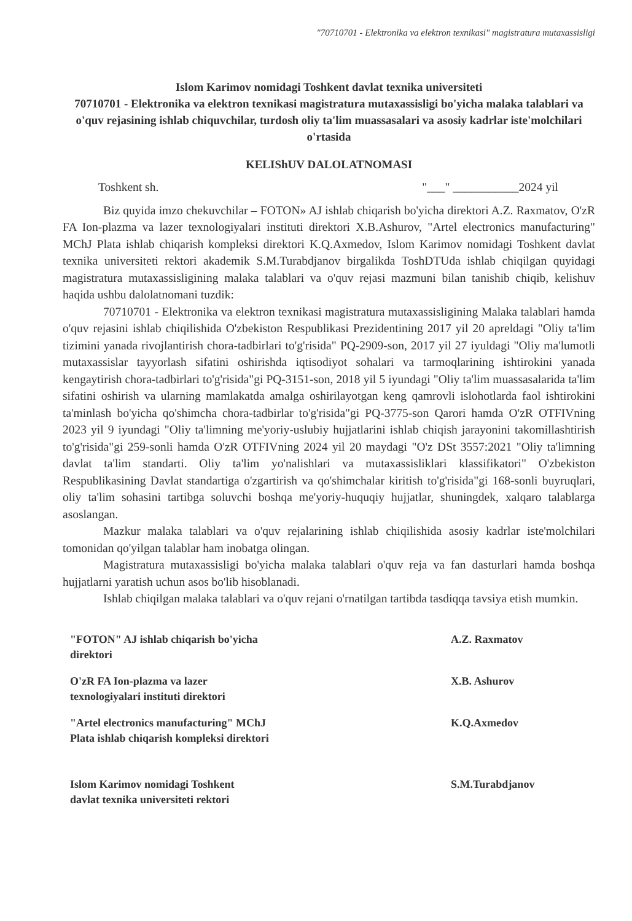"70710701 - Elektronika va elektron texnikasi" magistratura mutaxassisligi
Islom Karimov nomidagi Toshkent davlat texnika universiteti
70710701 - Elektronika va elektron texnikasi magistratura mutaxassisligi bo'yicha malaka talablari va o'quv rejasining ishlab chiquvchilar, turdosh oliy ta'lim muassasalari va asosiy kadrlar iste'molchilari o'rtasida
KELIShUV DALOLATNOMASI
Toshkent sh. "___" ___________2024 yil
Biz quyida imzo chekuvchilar – FOTON» AJ ishlab chiqarish bo'yicha direktori A.Z. Raxmatov, O'zR FA Ion-plazma va lazer texnologiyalari instituti direktori X.B.Ashurov, "Artel electronics manufacturing" MChJ Plata ishlab chiqarish kompleksi direktori K.Q.Axmedov, Islom Karimov nomidagi Toshkent davlat texnika universiteti rektori akademik S.M.Turabdjanov birgalikda ToshDTUda ishlab chiqilgan quyidagi magistratura mutaxassisligining malaka talablari va o'quv rejasi mazmuni bilan tanishib chiqib, kelishuv haqida ushbu dalolatnomani tuzdik:
70710701 - Elektronika va elektron texnikasi magistratura mutaxassisligining Malaka talablari hamda o'quv rejasini ishlab chiqilishida O'zbekiston Respublikasi Prezidentining 2017 yil 20 apreldagi "Oliy ta'lim tizimini yanada rivojlantirish chora-tadbirlari to'g'risida" PQ-2909-son, 2017 yil 27 iyuldagi "Oliy ma'lumotli mutaxassislar tayyorlash sifatini oshirishda iqtisodiyot sohalari va tarmoqlarining ishtirokini yanada kengaytirish chora-tadbirlari to'g'risida"gi PQ-3151-son, 2018 yil 5 iyundagi "Oliy ta'lim muassasalarida ta'lim sifatini oshirish va ularning mamlakatda amalga oshirilayotgan keng qamrovli islohotlarda faol ishtirokini ta'minlash bo'yicha qo'shimcha chora-tadbirlar to'g'risida"gi PQ-3775-son Qarori hamda O'zR OTFIVning 2023 yil 9 iyundagi "Oliy ta'limning me'yoriy-uslubiy hujjatlarini ishlab chiqish jarayonini takomillashtirish to'g'risida"gi 259-sonli hamda O'zR OTFIVning 2024 yil 20 maydagi "O'z DSt 3557:2021 "Oliy ta'limning davlat ta'lim standarti. Oliy ta'lim yo'nalishlari va mutaxassisliklari klassifikatori" O'zbekiston Respublikasining Davlat standartiga o'zgartirish va qo'shimchalar kiritish to'g'risida"gi 168-sonli buyruqlari, oliy ta'lim sohasini tartibga soluvchi boshqa me'yoriy-huquqiy hujjatlar, shuningdek, xalqaro talablarga asoslangan.
Mazkur malaka talablari va o'quv rejalarining ishlab chiqilishida asosiy kadrlar iste'molchilari tomonidan qo'yilgan talablar ham inobatga olingan.
Magistratura mutaxassisligi bo'yicha malaka talablari o'quv reja va fan dasturlari hamda boshqa hujjatlarni yaratish uchun asos bo'lib hisoblanadi.
Ishlab chiqilgan malaka talablari va o'quv rejani o'rnatilgan tartibda tasdiqqa tavsiya etish mumkin.
"FOTON" AJ ishlab chiqarish bo'yicha
direktori
A.Z. Raxmatov
O'zR FA Ion-plazma va lazer
texnologiyalari instituti direktori
X.B. Ashurov
"Artel electronics manufacturing" MChJ
Plata ishlab chiqarish kompleksi direktori
K.Q.Axmedov
Islom Karimov nomidagi Toshkent
davlat texnika universiteti rektori
S.M.Turabdjanov